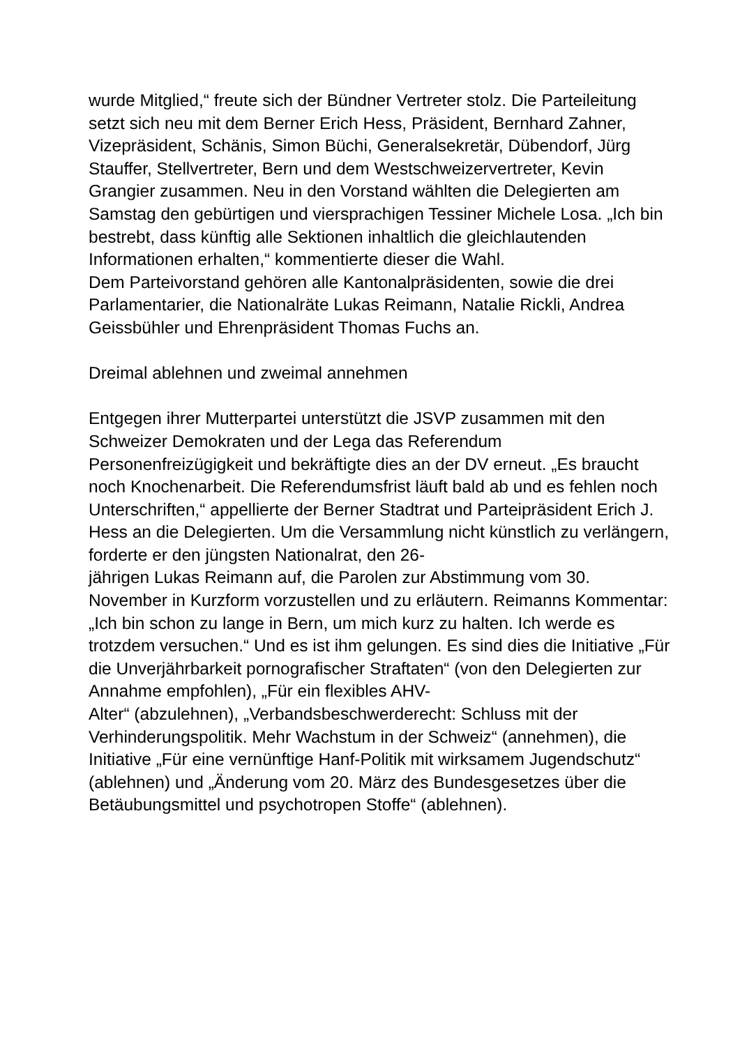wurde Mitglied,“ freute sich der Bündner Vertreter stolz. Die Parteileitung setzt sich neu mit dem Berner Erich Hess, Präsident, Bernhard Zahner, Vizepräsident, Schänis, Simon Büchi, Generalsekretär, Dübendorf, Jürg Stauffer, Stellvertreter, Bern und dem Westschweizervertreter, Kevin Grangier zusammen. Neu in den Vorstand wählten die Delegierten am Samstag den gebürtigen und viersprachigen Tessiner Michele Losa. „Ich bin bestrebt, dass künftig alle Sektionen inhaltlich die gleichlautenden Informationen erhalten,“ kommentierte dieser die Wahl.
Dem Parteivorstand gehören alle Kantonalpräsidenten, sowie die drei Parlamentarier, die Nationalräte Lukas Reimann, Natalie Rickli, Andrea Geissbühler und Ehrenpräsident Thomas Fuchs an.
Dreimal ablehnen und zweimal annehmen
Entgegen ihrer Mutterpartei unterstützt die JSVP zusammen mit den Schweizer Demokraten und der Lega das Referendum Personenfreizügigkeit und bekräftigte dies an der DV erneut. „Es braucht noch Knochenarbeit. Die Referendumsfrist läuft bald ab und es fehlen noch Unterschriften,“ appellierte der Berner Stadtrat und Parteipräsident Erich J. Hess an die Delegierten. Um die Versammlung nicht künstlich zu verlängern, forderte er den jüngsten Nationalrat, den 26-
jährigen Lukas Reimann auf, die Parolen zur Abstimmung vom 30. November in Kurzform vorzustellen und zu erläutern. Reimanns Kommentar: „Ich bin schon zu lange in Bern, um mich kurz zu halten. Ich werde es trotzdem versuchen.“ Und es ist ihm gelungen. Es sind dies die Initiative „Für die Unverjährbarkeit pornografischer Straftaten“ (von den Delegierten zur Annahme empfohlen), „Für ein flexibles AHV-
Alter“ (abzulehnen), „Verbandsbeschwerderecht: Schluss mit der Verhinderungspolitik. Mehr Wachstum in der Schweiz“ (annehmen), die Initiative „Für eine vernünftige Hanf-Politik mit wirksamem Jugendschutz“ (ablehnen) und „Änderung vom 20. März des Bundesgesetzes über die Betäubungsmittel und psychotropen Stoffe“ (ablehnen).